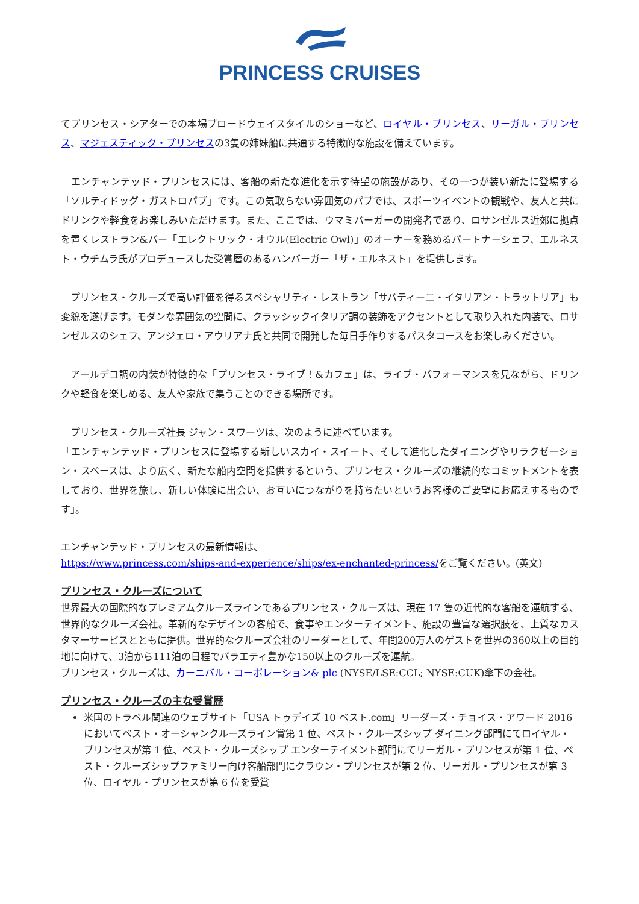PRINCESS CRUISES
てプリンセス・シアターでの本場ブロードウェイスタイルのショーなど、ロイヤル・プリンセス、リーガル・プリンセス、マジェスティック・プリンセスの3隻の姉妹船に共通する特徴的な施設を備えています。
　エンチャンテッド・プリンセスには、客船の新たな進化を示す待望の施設があり、その一つが装い新たに登場する「ソルティドッグ・ガストロパブ」です。この気取らない雰囲気のパブでは、スポーツイベントの観戦や、友人と共にドリンクや軽食をお楽しみいただけます。また、ここでは、ウマミバーガーの開発者であり、ロサンゼルス近郊に拠点を置くレストラン&バー「エレクトリック・オウル(Electric Owl)」のオーナーを務めるパートナーシェフ、エルネスト・ウチムラ氏がプロデュースした受賞暦のあるハンバーガー「ザ・エルネスト」を提供します。
　プリンセス・クルーズで高い評価を得るスペシャリティ・レストラン「サバティーニ・イタリアン・トラットリア」も変貌を遂げます。モダンな雰囲気の空間に、クラッシックイタリア調の装飾をアクセントとして取り入れた内装で、ロサンゼルスのシェフ、アンジェロ・アウリアナ氏と共同で開発した毎日手作りするパスタコースをお楽しみください。
　アールデコ調の内装が特徴的な「プリンセス・ライブ！&カフェ」は、ライブ・パフォーマンスを見ながら、ドリンクや軽食を楽しめる、友人や家族で集うことのできる場所です。
　プリンセス・クルーズ社長 ジャン・スワーツは、次のように述べています。
「エンチャンテッド・プリンセスに登場する新しいスカイ・スイート、そして進化したダイニングやリラクゼーション・スペースは、より広く、新たな船内空間を提供するという、プリンセス・クルーズの継続的なコミットメントを表しており、世界を旅し、新しい体験に出会い、お互いにつながりを持ちたいというお客様のご要望にお応えするものです」。
エンチャンテッド・プリンセスの最新情報は、
https://www.princess.com/ships-and-experience/ships/ex-enchanted-princess/をご覧ください。(英文)
プリンセス・クルーズについて
世界最大の国際的なプレミアムクルーズラインであるプリンセス・クルーズは、現在 17 隻の近代的な客船を運航する、世界的なクルーズ会社。革新的なデザインの客船で、食事やエンターテイメント、施設の豊富な選択肢を、上質なカスタマーサービスとともに提供。世界的なクルーズ会社のリーダーとして、年間200万人のゲストを世界の360以上の目的地に向けて、3泊から111泊の日程でバラエティ豊かな150以上のクルーズを運航。
プリンセス・クルーズは、カーニバル・コーポレーション& plc (NYSE/LSE:CCL; NYSE:CUK)傘下の会社。
プリンセス・クルーズの主な受賞歴
米国のトラベル関連のウェブサイト「USA トゥデイズ 10 ベスト.com」リーダーズ・チョイス・アワード 2016 においてベスト・オーシャンクルーズライン賞第 1 位、ベスト・クルーズシップ ダイニング部門にてロイヤル・プリンセスが第 1 位、ベスト・クルーズシップ エンターテイメント部門にてリーガル・プリンセスが第 1 位、ベスト・クルーズシップファミリー向け客船部門にクラウン・プリンセスが第 2 位、リーガル・プリンセスが第 3 位、ロイヤル・プリンセスが第 6 位を受賞